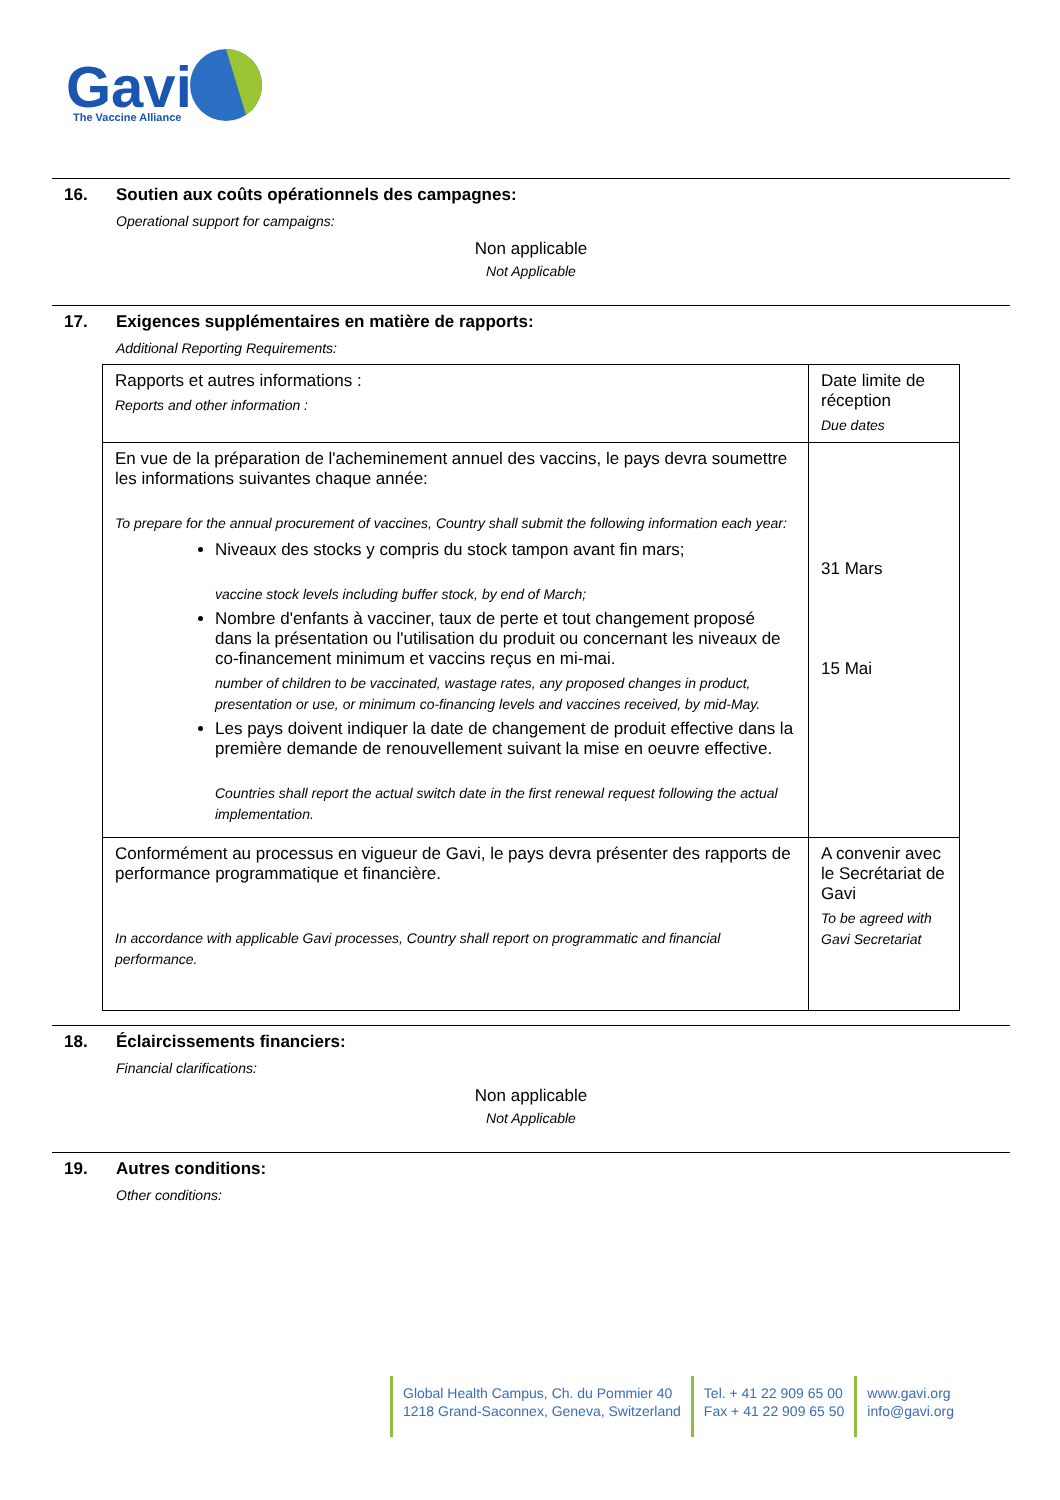Gavi
The Vaccine Alliance
16. Soutien aux coûts opérationnels des campagnes:
Operational support for campaigns:
Non applicable
Not Applicable
17. Exigences supplémentaires en matière de rapports:
Additional Reporting Requirements:
| Rapports et autres informations : Reports and other information : | Date limite de réception Due dates |
| En vue de la préparation de l'acheminement annuel des vaccins, le pays devra soumettre les informations suivantes chaque année: To prepare for the annual procurement of vaccines, Country shall submit the following information each year: Niveaux des stocks y compris du stock tampon avant fin mars; vaccine stock levels including buffer stock, by end of March; Nombre d'enfants à vacciner, taux de perte et tout changement proposé dans la présentation ou l'utilisation du produit ou concernant les niveaux de co-financement minimum et vaccins reçus en mi-mai. number of children to be vaccinated, wastage rates, any proposed changes in product, presentation or use, or minimum co-financing levels and vaccines received, by mid-May. Les pays doivent indiquer la date de changement de produit effective dans la première demande de renouvellement suivant la mise en oeuvre effective. Countries shall report the actual switch date in the first renewal request following the actual implementation. | 31 Mars 15 Mai |
| Conformément au processus en vigueur de Gavi, le pays devra présenter des rapports de performance programmatique et financière. In accordance with applicable Gavi processes, Country shall report on programmatic and financial performance. | A convenir avec le Secrétariat de Gavi To be agreed with Gavi Secretariat |
18. Éclaircissements financiers:
Financial clarifications:
Non applicable
Not Applicable
19. Autres conditions:
Other conditions:
Global Health Campus, Ch. du Pommier 40
1218 Grand-Saconnex, Geneva, Switzerland
Tel. + 41 22 909 65 00
Fax + 41 22 909 65 50
www.gavi.org
info@gavi.org